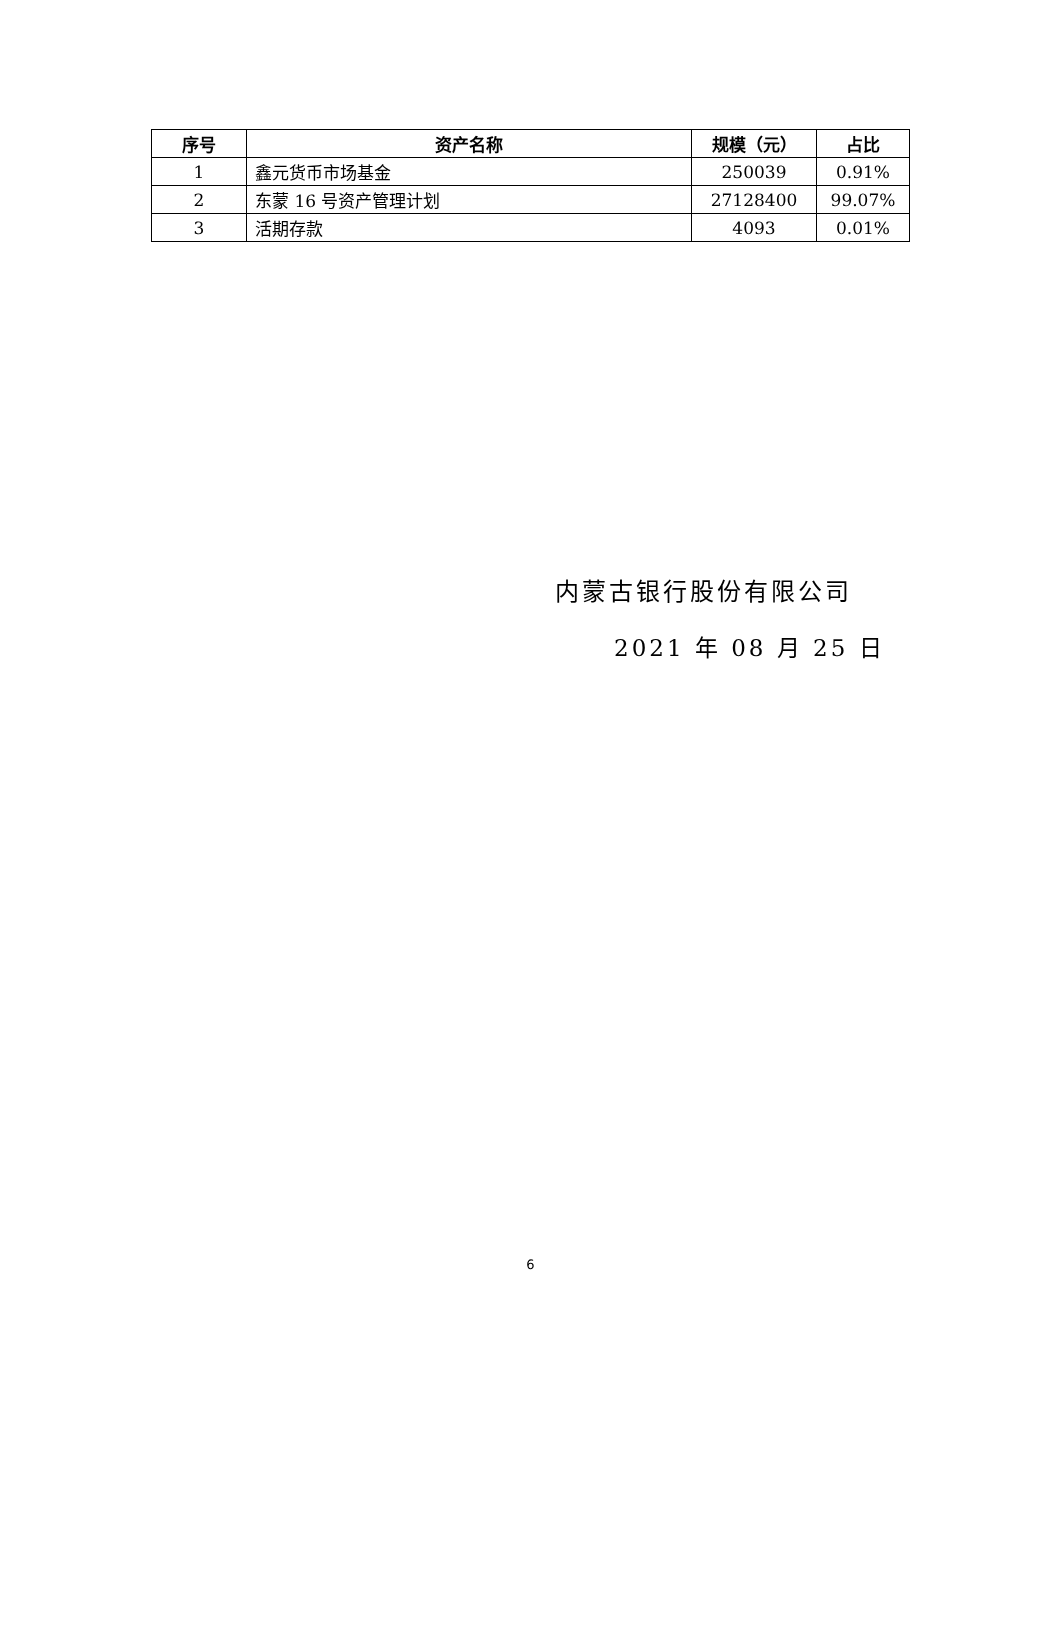| 序号 | 资产名称 | 规模（元） | 占比 |
| --- | --- | --- | --- |
| 1 | 鑫元货币市场基金 | 250039 | 0.91% |
| 2 | 东蒙 16 号资产管理计划 | 27128400 | 99.07% |
| 3 | 活期存款 | 4093 | 0.01% |
内蒙古银行股份有限公司
2021 年 08 月 25 日
6